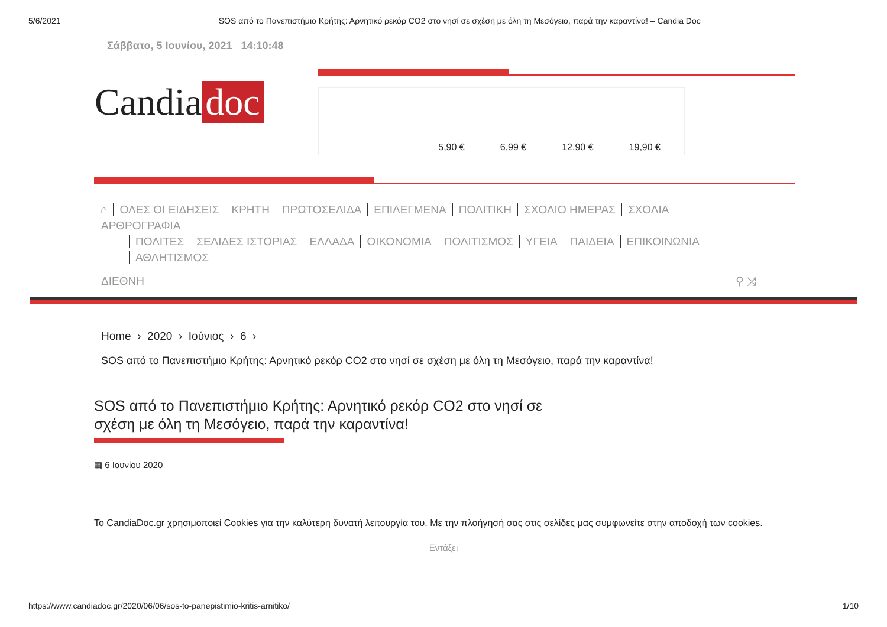5/6/2021 SOS από το Πανεπιστήμιο Κρήτης: Αρνητικό ρεκόρ CO2 στο νησί σε σχέση με όλη τη Μεσόγειο, παρά την καραντίνα! – Candia Doc
Σάββατο, 5 Ιουνίου, 2021 14:10:48
Candia doc
5,90 € 6,99 € 12,90 € 19,90 €
⌂ ΟΛΕΣ ΟΙ ΕΙΔΗΣΕΙΣ ΚΡΗΤΗ ΠΡΩΤΟΣΕΛΙΔΑ ΕΠΙΛΕΓΜΕΝΑ ΠΟΛΙΤΙΚΗ ΣΧΟΛΙΟ ΗΜΕΡΑΣ ΣΧΟΛΙΑ ΑΡΘΡΟΓΡΑΦΙΑ
ΠΟΛΙΤΕΣ ΣΕΛΙΔΕΣ ΙΣΤΟΡΙΑΣ ΕΛΛΑΔΑ ΟΙΚΟΝΟΜΙΑ ΠΟΛΙΤΙΣΜΟΣ ΥΓΕΙΑ ΠΑΙΔΕΙΑ ΕΠΙΚΟΙΝΩΝΙΑ ΑΘΛΗΤΙΣΜΟΣ
ΔΙΕΘΝΗ ⚲ ⤮
Home › 2020 › Ιούνιος › 6 ›
SOS από το Πανεπιστήμιο Κρήτης: Αρνητικό ρεκόρ CO2 στο νησί σε σχέση με όλη τη Μεσόγειο, παρά την καραντίνα!
SOS από το Πανεπιστήμιο Κρήτης: Αρνητικό ρεκόρ CO2 στο νησί σε σχέση με όλη τη Μεσόγειο, παρά την καραντίνα!
▦ 6 Ιουνίου 2020
Το CandiaDoc.gr χρησιμοποιεί Cookies για την καλύτερη δυνατή λειτουργία του. Με την πλοήγησή σας στις σελίδες μας συμφωνείτε στην αποδοχή των cookies.
Εντάξει
https://www.candiadoc.gr/2020/06/06/sos-to-panepistimio-kritis-arnitiko/ 1/10